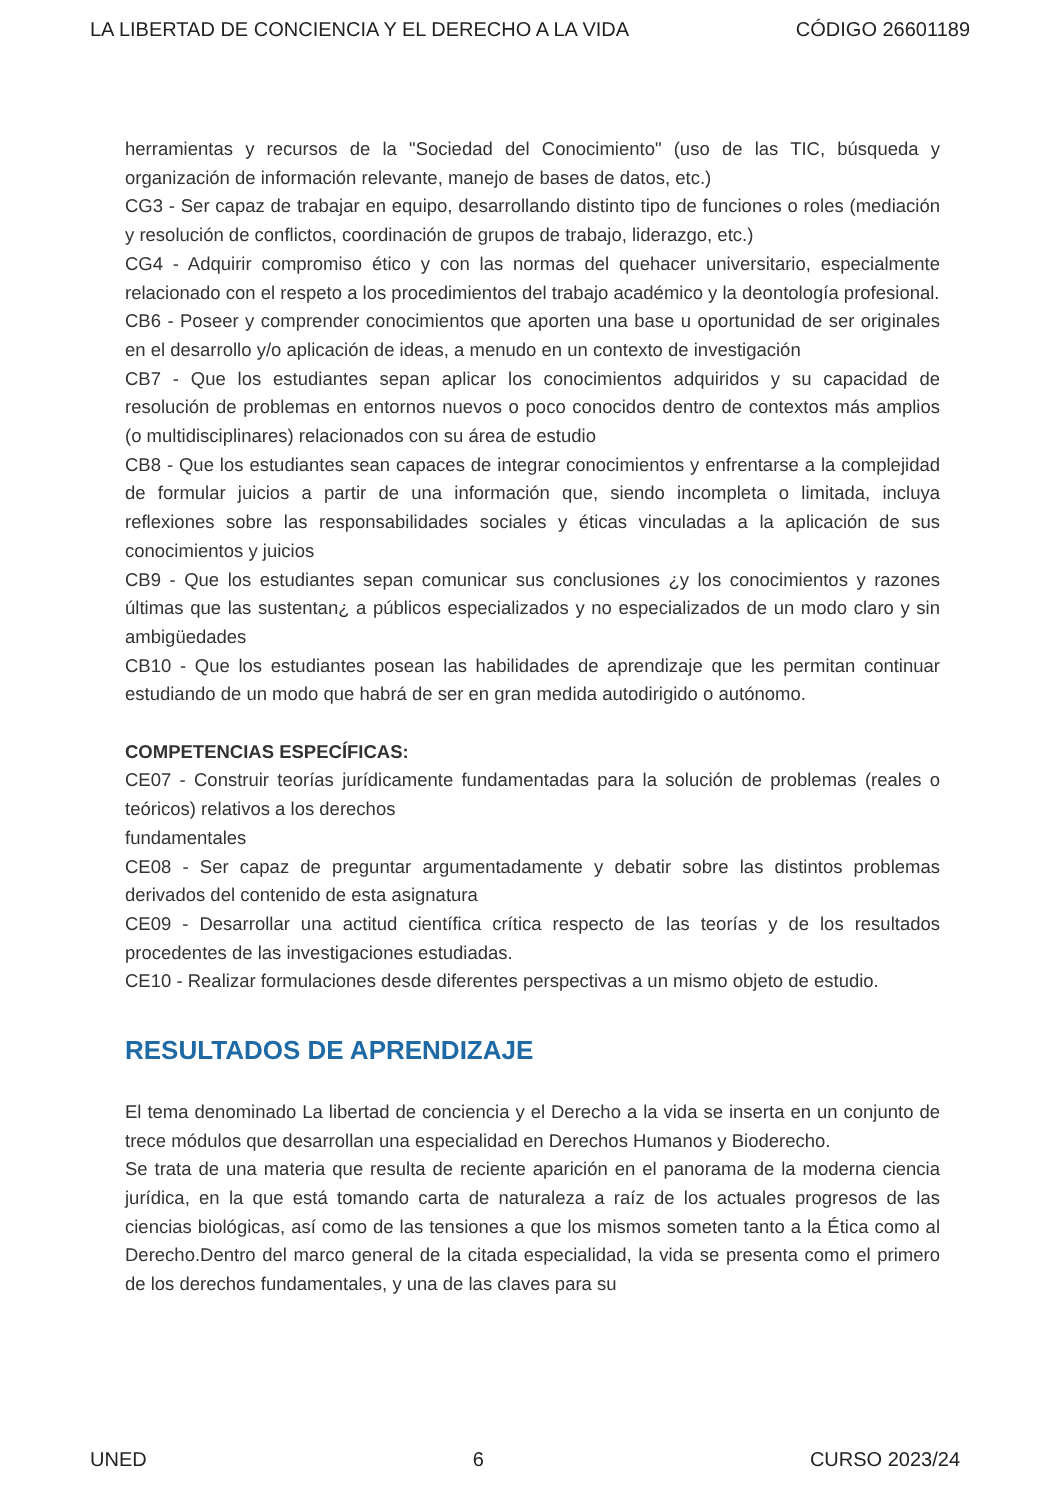LA LIBERTAD DE CONCIENCIA Y EL DERECHO A LA VIDA CÓDIGO 26601189
herramientas y recursos de la "Sociedad del Conocimiento" (uso de las TIC, búsqueda y organización de información relevante, manejo de bases de datos, etc.)
CG3 - Ser capaz de trabajar en equipo, desarrollando distinto tipo de funciones o roles (mediación y resolución de conflictos, coordinación de grupos de trabajo, liderazgo, etc.)
CG4 - Adquirir compromiso ético y con las normas del quehacer universitario, especialmente relacionado con el respeto a los procedimientos del trabajo académico y la deontología profesional.
CB6 - Poseer y comprender conocimientos que aporten una base u oportunidad de ser originales en el desarrollo y/o aplicación de ideas, a menudo en un contexto de investigación
CB7 - Que los estudiantes sepan aplicar los conocimientos adquiridos y su capacidad de resolución de problemas en entornos nuevos o poco conocidos dentro de contextos más amplios (o multidisciplinares) relacionados con su área de estudio
CB8 - Que los estudiantes sean capaces de integrar conocimientos y enfrentarse a la complejidad de formular juicios a partir de una información que, siendo incompleta o limitada, incluya reflexiones sobre las responsabilidades sociales y éticas vinculadas a la aplicación de sus conocimientos y juicios
CB9 - Que los estudiantes sepan comunicar sus conclusiones ¿y los conocimientos y razones últimas que las sustentan¿ a públicos especializados y no especializados de un modo claro y sin ambigüedades
CB10 - Que los estudiantes posean las habilidades de aprendizaje que les permitan continuar estudiando de un modo que habrá de ser en gran medida autodirigido o autónomo.
COMPETENCIAS ESPECÍFICAS:
CE07 - Construir teorías jurídicamente fundamentadas para la solución de problemas (reales o teóricos) relativos a los derechos
fundamentales
CE08 - Ser capaz de preguntar argumentadamente y debatir sobre las distintos problemas derivados del contenido de esta asignatura
CE09 - Desarrollar una actitud científica crítica respecto de las teorías y de los resultados procedentes de las investigaciones estudiadas.
CE10 - Realizar formulaciones desde diferentes perspectivas a un mismo objeto de estudio.
RESULTADOS DE APRENDIZAJE
El tema denominado La libertad de conciencia y el Derecho a la vida se inserta en un conjunto de trece módulos que desarrollan una especialidad en Derechos Humanos y Bioderecho.
Se trata de una materia que resulta de reciente aparición en el panorama de la moderna ciencia jurídica, en la que está tomando carta de naturaleza a raíz de los actuales progresos de las ciencias biológicas, así como de las tensiones a que los mismos someten tanto a la Ética como al Derecho.Dentro del marco general de la citada especialidad, la vida se presenta como el primero de los derechos fundamentales, y una de las claves para su
UNED 6 CURSO 2023/24